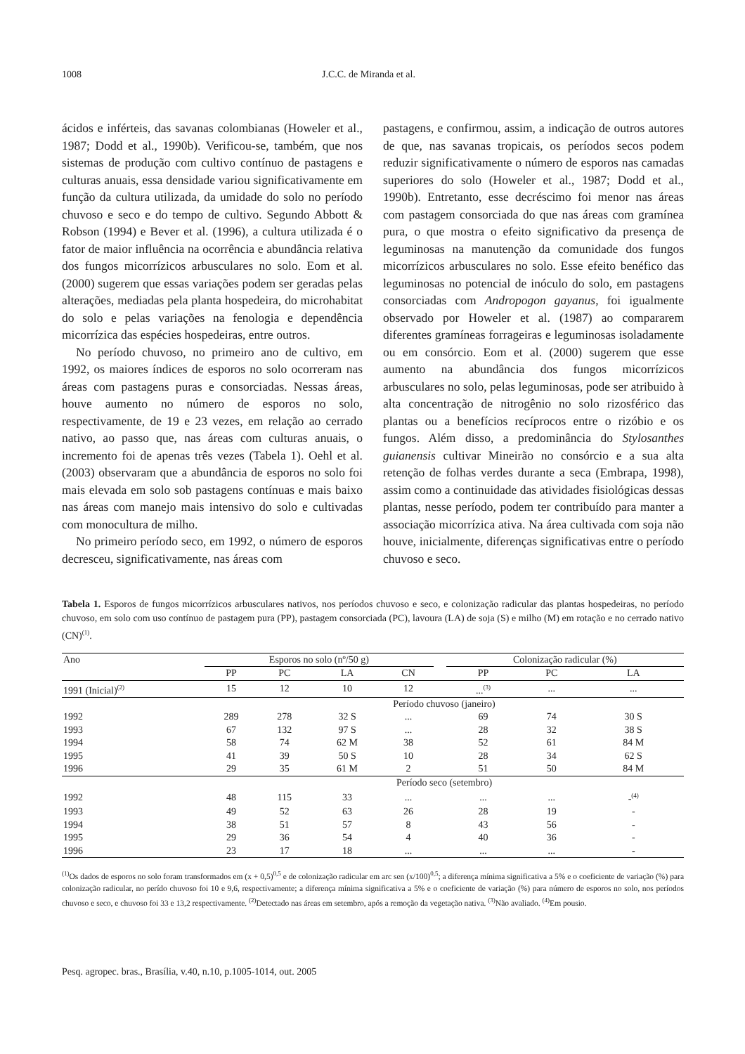1008 J.C.C. de Miranda et al.
ácidos e inférteis, das savanas colombianas (Howeler et al., 1987; Dodd et al., 1990b). Verificou-se, também, que nos sistemas de produção com cultivo contínuo de pastagens e culturas anuais, essa densidade variou significativamente em função da cultura utilizada, da umidade do solo no período chuvoso e seco e do tempo de cultivo. Segundo Abbott & Robson (1994) e Bever et al. (1996), a cultura utilizada é o fator de maior influência na ocorrência e abundância relativa dos fungos micorrízicos arbusculares no solo. Eom et al. (2000) sugerem que essas variações podem ser geradas pelas alterações, mediadas pela planta hospedeira, do microhabitat do solo e pelas variações na fenologia e dependência micorrízica das espécies hospedeiras, entre outros.
No período chuvoso, no primeiro ano de cultivo, em 1992, os maiores índices de esporos no solo ocorreram nas áreas com pastagens puras e consorciadas. Nessas áreas, houve aumento no número de esporos no solo, respectivamente, de 19 e 23 vezes, em relação ao cerrado nativo, ao passo que, nas áreas com culturas anuais, o incremento foi de apenas três vezes (Tabela 1). Oehl et al. (2003) observaram que a abundância de esporos no solo foi mais elevada em solo sob pastagens contínuas e mais baixo nas áreas com manejo mais intensivo do solo e cultivadas com monocultura de milho.
No primeiro período seco, em 1992, o número de esporos decresceu, significativamente, nas áreas com
pastagens, e confirmou, assim, a indicação de outros autores de que, nas savanas tropicais, os períodos secos podem reduzir significativamente o número de esporos nas camadas superiores do solo (Howeler et al., 1987; Dodd et al., 1990b). Entretanto, esse decréscimo foi menor nas áreas com pastagem consorciada do que nas áreas com gramínea pura, o que mostra o efeito significativo da presença de leguminosas na manutenção da comunidade dos fungos micorrízicos arbusculares no solo. Esse efeito benéfico das leguminosas no potencial de inóculo do solo, em pastagens consorciadas com Andropogon gayanus, foi igualmente observado por Howeler et al. (1987) ao compararem diferentes gramíneas forrageiras e leguminosas isoladamente ou em consórcio. Eom et al. (2000) sugerem que esse aumento na abundância dos fungos micorrízicos arbusculares no solo, pelas leguminosas, pode ser atribuido à alta concentração de nitrogênio no solo rizosférico das plantas ou a benefícios recíprocos entre o rizóbio e os fungos. Além disso, a predominância do Stylosanthes guianensis cultivar Mineirão no consórcio e a sua alta retenção de folhas verdes durante a seca (Embrapa, 1998), assim como a continuidade das atividades fisiológicas dessas plantas, nesse período, podem ter contribuído para manter a associação micorrízica ativa. Na área cultivada com soja não houve, inicialmente, diferenças significativas entre o período chuvoso e seco.
Tabela 1. Esporos de fungos micorrízicos arbusculares nativos, nos períodos chuvoso e seco, e colonização radicular das plantas hospedeiras, no período chuvoso, em solo com uso contínuo de pastagem pura (PP), pastagem consorciada (PC), lavoura (LA) de soja (S) e milho (M) em rotação e no cerrado nativo (CN)<sup>(1)</sup>.
| Ano | Esporos no solo (nº/50 g) | | | | | Colonização radicular (%) | | |
| --- | --- | --- | --- | --- | --- | --- | --- | --- |
| | PP | PC | LA | CN | | PP | PC | LA |
| 1991 (Inicial)<sup>(2)</sup> | 15 | 12 | 10 | 12 | | ...<sup>(3)</sup> | ... | ... |
| | Período chuvoso (janeiro) | | | | | | | |
| 1992 | 289 | 278 | 32 S | ... | | 69 | 74 | 30 S |
| 1993 | 67 | 132 | 97 S | ... | | 28 | 32 | 38 S |
| 1994 | 58 | 74 | 62 M | 38 | | 52 | 61 | 84 M |
| 1995 | 41 | 39 | 50 S | 10 | | 28 | 34 | 62 S |
| 1996 | 29 | 35 | 61 M | 2 | | 51 | 50 | 84 M |
| | Período seco (setembro) | | | | | | | |
| 1992 | 48 | 115 | 33 | ... | | ... | ... | -<sup>(4)</sup> |
| 1993 | 49 | 52 | 63 | 26 | | 28 | 19 | - |
| 1994 | 38 | 51 | 57 | 8 | | 43 | 56 | - |
| 1995 | 29 | 36 | 54 | 4 | | 40 | 36 | - |
| 1996 | 23 | 17 | 18 | ... | | ... | ... | - |
<sup>(1)</sup> Os dados de esporos no solo foram transformados em (x + 0,5)<sup>0,5</sup> e de colonização radicular em arc sen (x/100)<sup>0,5</sup>; a diferença mínima significativa a 5% e o coeficiente de variação (%) para colonização radicular, no perído chuvoso foi 10 e 9,6, respectivamente; a diferença mínima significativa a 5% e o coeficiente de variação (%) para número de esporos no solo, nos períodos chuvoso e seco, e chuvoso foi 33 e 13,2 respectivamente. <sup>(2)</sup>Detectado nas áreas em setembro, após a remoção da vegetação nativa. <sup>(3)</sup>Não avaliado. <sup>(4)</sup>Em pousio.
Pesq. agropec. bras., Brasília, v.40, n.10, p.1005-1014, out. 2005